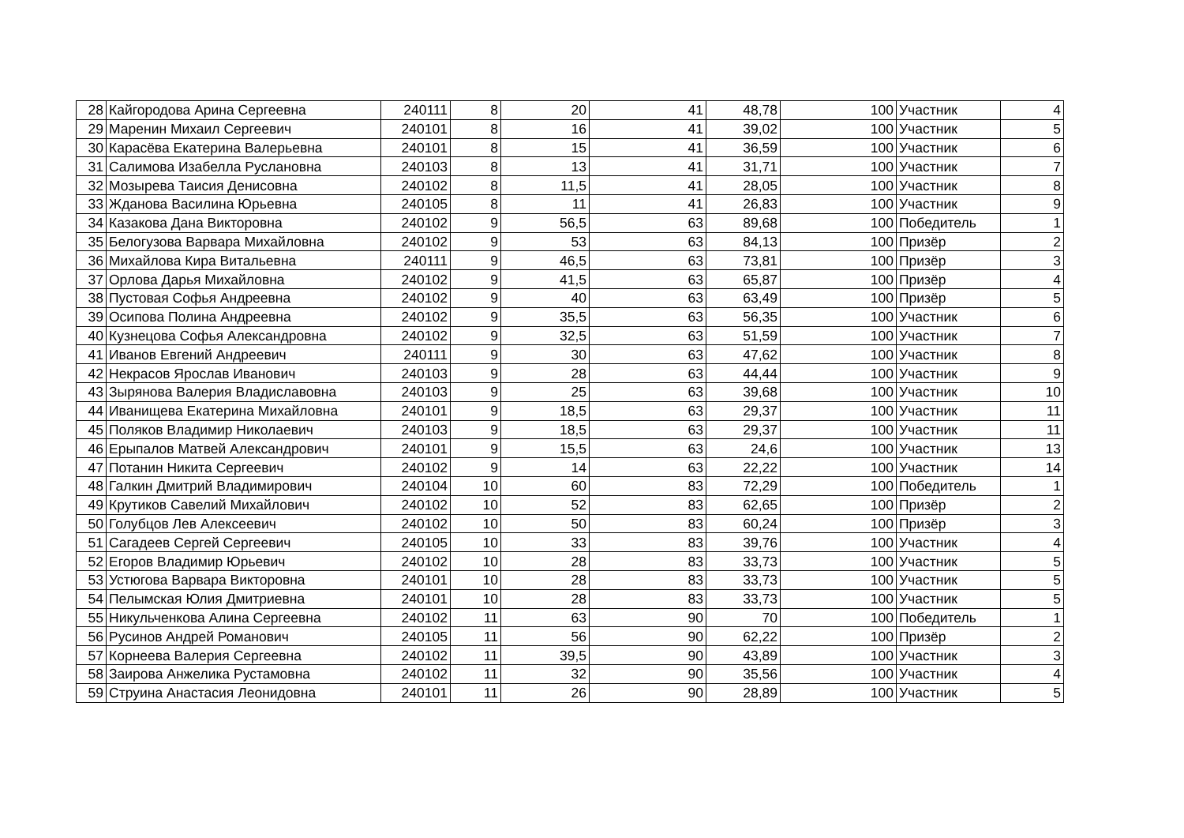| 28 | Кайгородова Арина Сергеевна | 240111 | 8 | 20 | 41 | 48,78 | 100 | Участник | 4 |
| 29 | Маренин Михаил Сергеевич | 240101 | 8 | 16 | 41 | 39,02 | 100 | Участник | 5 |
| 30 | Карасёва Екатерина Валерьевна | 240101 | 8 | 15 | 41 | 36,59 | 100 | Участник | 6 |
| 31 | Салимова Изабелла Руслановна | 240103 | 8 | 13 | 41 | 31,71 | 100 | Участник | 7 |
| 32 | Мозырева Таисия Денисовна | 240102 | 8 | 11,5 | 41 | 28,05 | 100 | Участник | 8 |
| 33 | Жданова Василина Юрьевна | 240105 | 8 | 11 | 41 | 26,83 | 100 | Участник | 9 |
| 34 | Казакова Дана Викторовна | 240102 | 9 | 56,5 | 63 | 89,68 | 100 | Победитель | 1 |
| 35 | Белогузова Варвара Михайловна | 240102 | 9 | 53 | 63 | 84,13 | 100 | Призёр | 2 |
| 36 | Михайлова Кира Витальевна | 240111 | 9 | 46,5 | 63 | 73,81 | 100 | Призёр | 3 |
| 37 | Орлова Дарья Михайловна | 240102 | 9 | 41,5 | 63 | 65,87 | 100 | Призёр | 4 |
| 38 | Пустовая Софья Андреевна | 240102 | 9 | 40 | 63 | 63,49 | 100 | Призёр | 5 |
| 39 | Осипова Полина Андреевна | 240102 | 9 | 35,5 | 63 | 56,35 | 100 | Участник | 6 |
| 40 | Кузнецова Софья Александровна | 240102 | 9 | 32,5 | 63 | 51,59 | 100 | Участник | 7 |
| 41 | Иванов Евгений Андреевич | 240111 | 9 | 30 | 63 | 47,62 | 100 | Участник | 8 |
| 42 | Некрасов Ярослав Иванович | 240103 | 9 | 28 | 63 | 44,44 | 100 | Участник | 9 |
| 43 | Зырянова Валерия Владиславовна | 240103 | 9 | 25 | 63 | 39,68 | 100 | Участник | 10 |
| 44 | Иванищева Екатерина Михайловна | 240101 | 9 | 18,5 | 63 | 29,37 | 100 | Участник | 11 |
| 45 | Поляков Владимир Николаевич | 240103 | 9 | 18,5 | 63 | 29,37 | 100 | Участник | 11 |
| 46 | Ерыпалов Матвей Александрович | 240101 | 9 | 15,5 | 63 | 24,6 | 100 | Участник | 13 |
| 47 | Потанин Никита Сергеевич | 240102 | 9 | 14 | 63 | 22,22 | 100 | Участник | 14 |
| 48 | Галкин Дмитрий Владимирович | 240104 | 10 | 60 | 83 | 72,29 | 100 | Победитель | 1 |
| 49 | Крутиков Савелий Михайлович | 240102 | 10 | 52 | 83 | 62,65 | 100 | Призёр | 2 |
| 50 | Голубцов Лев Алексеевич | 240102 | 10 | 50 | 83 | 60,24 | 100 | Призёр | 3 |
| 51 | Сагадеев Сергей Сергеевич | 240105 | 10 | 33 | 83 | 39,76 | 100 | Участник | 4 |
| 52 | Егоров Владимир Юрьевич | 240102 | 10 | 28 | 83 | 33,73 | 100 | Участник | 5 |
| 53 | Устюгова Варвара Викторовна | 240101 | 10 | 28 | 83 | 33,73 | 100 | Участник | 5 |
| 54 | Пелымская Юлия Дмитриевна | 240101 | 10 | 28 | 83 | 33,73 | 100 | Участник | 5 |
| 55 | Никульченкова Алина Сергеевна | 240102 | 11 | 63 | 90 | 70 | 100 | Победитель | 1 |
| 56 | Русинов Андрей Романович | 240105 | 11 | 56 | 90 | 62,22 | 100 | Призёр | 2 |
| 57 | Корнеева Валерия Сергеевна | 240102 | 11 | 39,5 | 90 | 43,89 | 100 | Участник | 3 |
| 58 | Заирова Анжелика Рустамовна | 240102 | 11 | 32 | 90 | 35,56 | 100 | Участник | 4 |
| 59 | Струина Анастасия Леонидовна | 240101 | 11 | 26 | 90 | 28,89 | 100 | Участник | 5 |